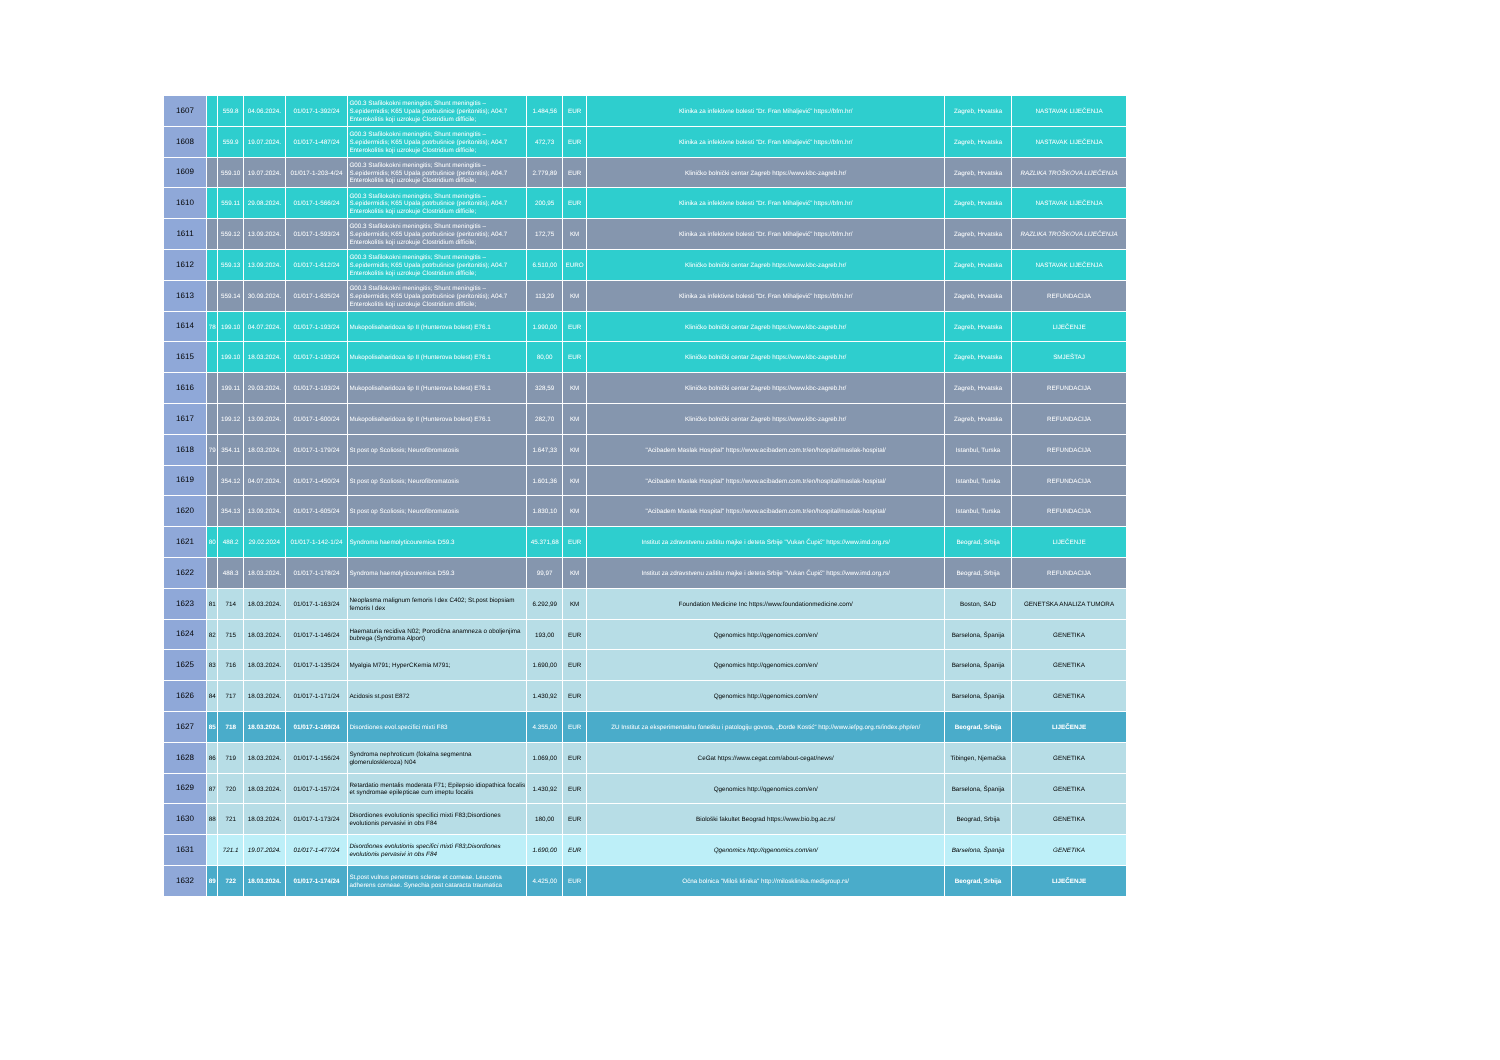| 1607 | | 559.8 | 04.06.2024. | 01/017-1-392/24 | G00.3 Stafilokokni meningitis; Shunt meningitis – S.epidermidis; K65 Upala potrbušnice (peritonitis); A04.7 Enterokolitis koji uzrokuje Clostridium difficile; | 1.484,56 | EUR | Klinika za infektivne bolesti “Dr. Fran Mihaljević” https://bfm.hr/ | Zagreb, Hrvatska | NASTAVAK LIJEČENJA |
| 1608 | | 559.9 | 19.07.2024. | 01/017-1-487/24 | G00.3 Stafilokokni meningitis; Shunt meningitis – S.epidermidis; K65 Upala potrbušnice (peritonitis); A04.7 Enterokolitis koji uzrokuje Clostridium difficile; | 472,73 | EUR | Klinika za infektivne bolesti “Dr. Fran Mihaljević” https://bfm.hr/ | Zagreb, Hrvatska | NASTAVAK LIJEČENJA |
| 1609 | | 559.10 | 19.07.2024. | 01/017-1-203-4/24 | G00.3 Stafilokokni meningitis; Shunt meningitis – S.epidermidis; K65 Upala potrbušnice (peritonitis); A04.7 Enterokolitis koji uzrokuje Clostridium difficile; | 2.779,89 | EUR | Kliničko bolnički centar Zagreb https://www.kbc-zagreb.hr/ | Zagreb, Hrvatska | RAZLIKA TROŠKOVA LIJEČENJA |
| 1610 | | 559.11 | 29.08.2024. | 01/017-1-566/24 | G00.3 Stafilokokni meningitis; Shunt meningitis – S.epidermidis; K65 Upala potrbušnice (peritonitis); A04.7 Enterokolitis koji uzrokuje Clostridium difficile; | 200,95 | EUR | Klinika za infektivne bolesti “Dr. Fran Mihaljević” https://bfm.hr/ | Zagreb, Hrvatska | NASTAVAK LIJEČENJA |
| 1611 | | 559.12 | 13.09.2024. | 01/017-1-593/24 | G00.3 Stafilokokni meningitis; Shunt meningitis – S.epidermidis; K65 Upala potrbušnice (peritonitis); A04.7 Enterokolitis koji uzrokuje Clostridium difficile; | 172,75 | KM | Klinika za infektivne bolesti “Dr. Fran Mihaljević” https://bfm.hr/ | Zagreb, Hrvatska | RAZLIKA TROŠKOVA LIJEČENJA |
| 1612 | | 559.13 | 13.09.2024. | 01/017-1-612/24 | G00.3 Stafilokokni meningitis; Shunt meningitis – S.epidermidis; K65 Upala potrbušnice (peritonitis); A04.7 Enterokolitis koji uzrokuje Clostridium difficile; | 6.510,00 | EURO | Kliničko bolnički centar Zagreb https://www.kbc-zagreb.hr/ | Zagreb, Hrvatska | NASTAVAK LIJEČENJA |
| 1613 | | 559.14 | 30.09.2024. | 01/017-1-635/24 | G00.3 Stafilokokni meningitis; Shunt meningitis – S.epidermidis; K65 Upala potrbušnice (peritonitis); A04.7 Enterokolitis koji uzrokuje Clostridium difficile; | 113,29 | KM | Klinika za infektivne bolesti “Dr. Fran Mihaljević” https://bfm.hr/ | Zagreb, Hrvatska | REFUNDACIJA |
| 1614 | 78 | 199.10 | 04.07.2024. | 01/017-1-193/24 | Mukopolisaharidoza tip II (Hunterova bolest) E76.1 | 1.990,00 | EUR | Kliničko bolnički centar Zagreb https://www.kbc-zagreb.hr/ | Zagreb, Hrvatska | LIJEČENJE |
| 1615 | | 199.10 | 18.03.2024. | 01/017-1-193/24 | Mukopolisaharidoza tip II (Hunterova bolest) E76.1 | 80,00 | EUR | Kliničko bolnički centar Zagreb https://www.kbc-zagreb.hr/ | Zagreb, Hrvatska | SMJEŠTAJ |
| 1616 | | 199.11 | 29.03.2024. | 01/017-1-193/24 | Mukopolisaharidoza tip II (Hunterova bolest) E76.1 | 328,59 | KM | Kliničko bolnički centar Zagreb https://www.kbc-zagreb.hr/ | Zagreb, Hrvatska | REFUNDACIJA |
| 1617 | | 199.12 | 13.09.2024. | 01/017-1-600/24 | Mukopolisaharidoza tip II (Hunterova bolest) E76.1 | 282,70 | KM | Kliničko bolnički centar Zagreb https://www.kbc-zagreb.hr/ | Zagreb, Hrvatska | REFUNDACIJA |
| 1618 | 79 | 354.11 | 18.03.2024. | 01/017-1-179/24 | St post op Scoliosis; Neurofibromatosis | 1.647,33 | KM | "Acibadem Maslak Hospital" https://www.acibadem.com.tr/en/hospital/maslak-hospital/ | Istanbul, Turska | REFUNDACIJA |
| 1619 | | 354.12 | 04.07.2024. | 01/017-1-450/24 | St post op Scoliosis; Neurofibromatosis | 1.601,36 | KM | "Acibadem Maslak Hospital" https://www.acibadem.com.tr/en/hospital/maslak-hospital/ | Istanbul, Turska | REFUNDACIJA |
| 1620 | | 354.13 | 13.09.2024. | 01/017-1-605/24 | St post op Scoliosis; Neurofibromatosis | 1.830,10 | KM | "Acibadem Maslak Hospital" https://www.acibadem.com.tr/en/hospital/maslak-hospital/ | Istanbul, Turska | REFUNDACIJA |
| 1621 | 80 | 488.2 | 29.02.2024 | 01/017-1-142-1/24 | Syndroma haemolyticouremica D59.3 | 45.371,68 | EUR | Institut za zdravstvenu zaštitu majke i deteta Srbije "Vukan Čupić" https://www.imd.org.rs/ | Beograd, Srbija | LIJEČENJE |
| 1622 | | 488.3 | 18.03.2024. | 01/017-1-178/24 | Syndroma haemolyticouremica D59.3 | 99,97 | KM | Institut za zdravstvenu zaštitu majke i deteta Srbije "Vukan Čupić" https://www.imd.org.rs/ | Beograd, Srbija | REFUNDACIJA |
| 1623 | 81 | 714 | 18.03.2024. | 01/017-1-163/24 | Neoplasma malignum femoris l dex C402; St.post biopsiam femoris l dex | 6.292,99 | KM | Foundation Medicine Inc https://www.foundationmedicine.com/ | Boston, SAD | GENETSKA ANALIZA TUMORA |
| 1624 | 82 | 715 | 18.03.2024. | 01/017-1-146/24 | Haematuria recidiva N02; Porodična anamneza o oboljenjima bubrega (Syndroma Alport) | 193,00 | EUR | Qgenomics http://qgenomics.com/en/ | Barselona, Španija | GENETIKA |
| 1625 | 83 | 716 | 18.03.2024. | 01/017-1-135/24 | Myalgia M791; HyperCKemia M791; | 1.690,00 | EUR | Qgenomics http://qgenomics.com/en/ | Barselona, Španija | GENETIKA |
| 1626 | 84 | 717 | 18.03.2024. | 01/017-1-171/24 | Acidosis st.post E872 | 1.430,92 | EUR | Qgenomics http://qgenomics.com/en/ | Barselona, Španija | GENETIKA |
| 1627 | 85 | 718 | 18.03.2024. | 01/017-1-169/24 | Disordiones evol.specifici mixti F83 | 4.355,00 | EUR | ZU Institut za eksperimentalnu fonetiku i patologiju govora, „Đorđe Kostić“ http://www.iefpg.org.rs/index.php/en/ | Beograd, Srbija | LIJEČENJE |
| 1628 | 86 | 719 | 18.03.2024. | 01/017-1-156/24 | Syndroma nephroticum (fokalna segmentna glomeruloskleroza) N04 | 1.069,00 | EUR | CeGat https://www.cegat.com/about-cegat/news/ | Tibingen, Njemačka | GENETIKA |
| 1629 | 87 | 720 | 18.03.2024. | 01/017-1-157/24 | Retardatio mentalis moderata F71; Epilepsio idiopathica focalis et syndromae epilepticae cum imeptu focalis | 1.430,92 | EUR | Qgenomics http://qgenomics.com/en/ | Barselona, Španija | GENETIKA |
| 1630 | 88 | 721 | 18.03.2024. | 01/017-1-173/24 | Disordiones evolutionis specifici mixti F83;Disordiones evolutionis pervasivi in obs F84 | 180,00 | EUR | Biološki fakultet Beograd https://www.bio.bg.ac.rs/ | Beograd, Srbija | GENETIKA |
| 1631 | | 721.1 | 19.07.2024. | 01/017-1-477/24 | Disordiones evolutionis specifici mixti F83;Disordiones evolutionis pervasivi in obs F84 | 1.690,00 | EUR | Qgenomics http://qgenomics.com/en/ | Barselona, Španija | GENETIKA |
| 1632 | 89 | 722 | 18.03.2024. | 01/017-1-174/24 | St.post vulnus penetrans sclerae et corneae. Leucoma adherens corneae. Synechia post cataracta traumatica | 4.425,00 | EUR | Očna bolnica "Miloš klinika" http://milosklinika.medigroup.rs/ | Beograd, Srbija | LIJEČENJE |